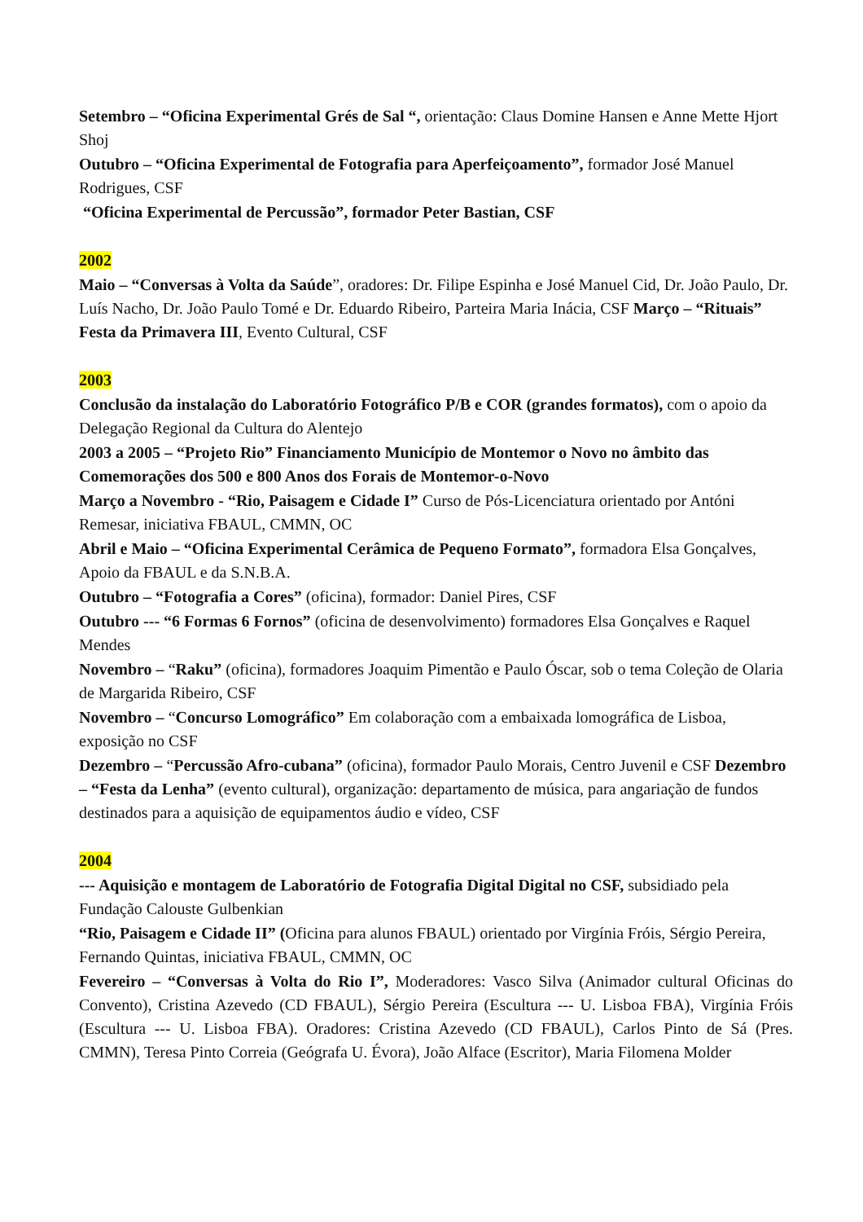Setembro – “Oficina Experimental Grés de Sal “, orientação: Claus Domine Hansen e Anne Mette Hjort Shoj
Outubro – “Oficina Experimental de Fotografia para Aperfeiçoamento”, formador José Manuel Rodrigues, CSF
“Oficina Experimental de Percussão”, formador Peter Bastian, CSF
2002
Maio – “Conversas à Volta da Saúde”, oradores: Dr. Filipe Espinha e José Manuel Cid, Dr. João Paulo, Dr. Luís Nacho, Dr. João Paulo Tomé e Dr. Eduardo Ribeiro, Parteira Maria Inácia, CSF Março – “Rituais” Festa da Primavera III, Evento Cultural, CSF
2003
Conclusão da instalação do Laboratório Fotográfico P/B e COR (grandes formatos), com o apoio da Delegação Regional da Cultura do Alentejo
2003 a 2005 – “Projeto Rio” Financiamento Município de Montemor o Novo no âmbito das Comemorações dos 500 e 800 Anos dos Forais de Montemor-o-Novo
Março a Novembro - “Rio, Paisagem e Cidade I” Curso de Pós-Licenciatura orientado por Antóni Remesar, iniciativa FBAUL, CMMN, OC
Abril e Maio – “Oficina Experimental Cerâmica de Pequeno Formato”, formadora Elsa Gonçalves, Apoio da FBAUL e da S.N.B.A.
Outubro – “Fotografia a Cores” (oficina), formador: Daniel Pires, CSF
Outubro --- “6 Formas 6 Fornos” (oficina de desenvolvimento) formadores Elsa Gonçalves e Raquel Mendes
Novembro – “Raku” (oficina), formadores Joaquim Pimentão e Paulo Óscar, sob o tema Coleção de Olaria de Margarida Ribeiro, CSF
Novembro – “Concurso Lomográfico” Em colaboração com a embaixada lomográfica de Lisboa, exposição no CSF
Dezembro – “Percussão Afro-cubana” (oficina), formador Paulo Morais, Centro Juvenil e CSF Dezembro – “Festa da Lenha” (evento cultural), organização: departamento de música, para angariação de fundos destinados para a aquisição de equipamentos áudio e vídeo, CSF
2004
--- Aquisição e montagem de Laboratório de Fotografia Digital Digital no CSF, subsidiado pela Fundação Calouste Gulbenkian
“Rio, Paisagem e Cidade II” (Oficina para alunos FBAUL) orientado por Virgínia Fróis, Sérgio Pereira, Fernando Quintas, iniciativa FBAUL, CMMN, OC
Fevereiro – “Conversas à Volta do Rio I”, Moderadores: Vasco Silva (Animador cultural Oficinas do Convento), Cristina Azevedo (CD FBAUL), Sérgio Pereira (Escultura --- U. Lisboa FBA), Virgínia Fróis (Escultura --- U. Lisboa FBA). Oradores: Cristina Azevedo (CD FBAUL), Carlos Pinto de Sá (Pres. CMMN), Teresa Pinto Correia (Geógrafa U. Évora), João Alface (Escritor), Maria Filomena Molder